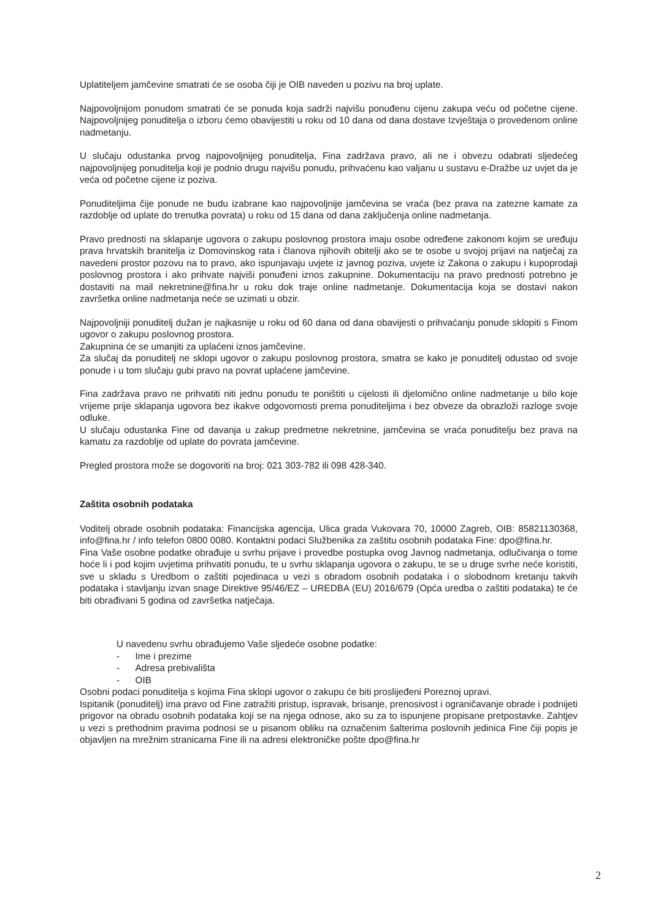Uplatiteljem jamčevine smatrati će se osoba čiji je OIB naveden u pozivu na broj uplate.
Najpovoljnijom ponudom smatrati će se ponuda koja sadrži najvišu ponuđenu cijenu zakupa veću od početne cijene. Najpovoljnijeg ponuditelja o izboru ćemo obavijestiti u roku od 10 dana od dana dostave Izvještaja o provedenom online nadmetanju.
U slučaju odustanka prvog najpovoljnijeg ponuditelja, Fina zadržava pravo, ali ne i obvezu odabrati sljedećeg najpovoljnijeg ponuditelja koji je podnio drugu najvišu ponudu, prihvaćenu kao valjanu u sustavu e-Dražbe uz uvjet da je veća od početne cijene iz poziva.
Ponuditeljima čije ponude ne budu izabrane kao najpovoljnije jamčevina se vraća (bez prava na zatezne kamate za razdoblje od uplate do trenutka povrata) u roku od 15 dana od dana zaključenja online nadmetanja.
Pravo prednosti na sklapanje ugovora o zakupu poslovnog prostora imaju osobe određene zakonom kojim se uređuju prava hrvatskih branitelja iz Domovinskog rata i članova njihovih obitelji ako se te osobe u svojoj prijavi na natječaj za navedeni prostor pozovu na to pravo, ako ispunjavaju uvjete iz javnog poziva, uvjete iz Zakona o zakupu i kupoprodaji poslovnog prostora i ako prihvate najviši ponuđeni iznos zakupnine. Dokumentaciju na pravo prednosti potrebno je dostaviti na mail nekretnine@fina.hr u roku dok traje online nadmetanje. Dokumentacija koja se dostavi nakon završetka online nadmetanja neće se uzimati u obzir.
Najpovoljniji ponuditelj dužan je najkasnije u roku od 60 dana od dana obavijesti o prihvaćanju ponude sklopiti s Finom ugovor o zakupu poslovnog prostora.
Zakupnina će se umanjiti za uplaćeni iznos jamčevine.
Za slučaj da ponuditelj ne sklopi ugovor o zakupu poslovnog prostora, smatra se kako je ponuditelj odustao od svoje ponude i u tom slučaju gubi pravo na povrat uplaćene jamčevine.
Fina zadržava pravo ne prihvatiti niti jednu ponudu te poništiti u cijelosti ili djelomično online nadmetanje u bilo koje vrijeme prije sklapanja ugovora bez ikakve odgovornosti prema ponuditeljima i bez obveze da obrazloži razloge svoje odluke.
U slučaju odustanka Fine od davanja u zakup predmetne nekretnine, jamčevina se vraća ponuditelju bez prava na kamatu za razdoblje od uplate do povrata jamčevine.
Pregled prostora može se dogovoriti na broj: 021 303-782 ili 098 428-340.
Zaštita osobnih podataka
Voditelj obrade osobnih podataka: Financijska agencija, Ulica grada Vukovara 70, 10000 Zagreb, OIB: 85821130368, info@fina.hr / info telefon 0800 0080. Kontaktni podaci Službenika za zaštitu osobnih podataka Fine: dpo@fina.hr.
Fina Vaše osobne podatke obrađuje u svrhu prijave i provedbe postupka ovog Javnog nadmetanja, odlučivanja o tome hoće li i pod kojim uvjetima prihvatiti ponudu, te u svrhu sklapanja ugovora o zakupu, te se u druge svrhe neće koristiti, sve u skladu s Uredbom o zaštiti pojedinaca u vezi s obradom osobnih podataka i o slobodnom kretanju takvih podataka i stavljanju izvan snage Direktive 95/46/EZ – UREDBA (EU) 2016/679 (Opća uredba o zaštiti podataka) te će biti obrađivani 5 godina od završetka natječaja.
U navedenu svrhu obrađujemo Vaše sljedeće osobne podatke:
- Ime i prezime
- Adresa prebivališta
- OIB
Osobni podaci ponuditelja s kojima Fina sklopi ugovor o zakupu će biti proslijeđeni Poreznoj upravi.
Ispitanik (ponuditelj) ima pravo od Fine zatražiti pristup, ispravak, brisanje, prenosivost i ograničavanje obrade i podnijeti prigovor na obradu osobnih podataka koji se na njega odnose, ako su za to ispunjene propisane pretpostavke. Zahtjev u vezi s prethodnim pravima podnosi se u pisanom obliku na označenim šalterima poslovnih jedinica Fine čiji popis je objavljen na mrežnim stranicama Fine ili na adresi elektroničke pošte dpo@fina.hr
2